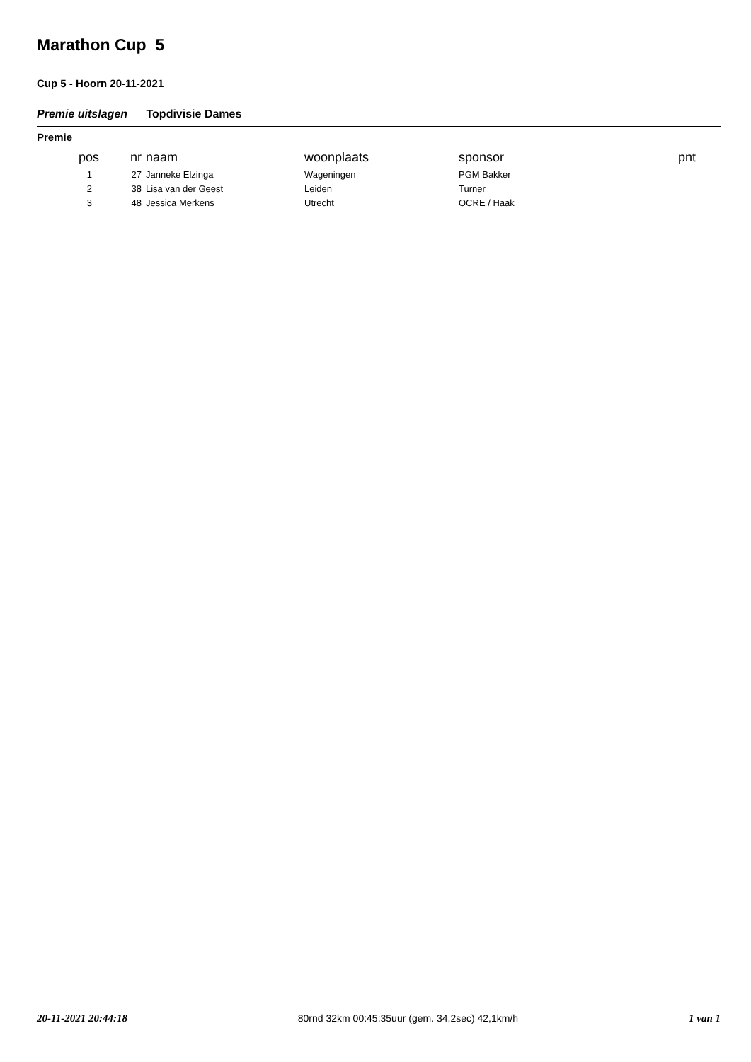Marathon Cup 5
Cup 5 - Hoorn 20-11-2021
Premie uitslagen Topdivisie Dames
Premie
| pos | nr | naam | woonplaats | sponsor | pnt |
| --- | --- | --- | --- | --- | --- |
| 1 | 27 | Janneke Elzinga | Wageningen | PGM Bakker | |
| 2 | 38 | Lisa van der Geest | Leiden | Turner | |
| 3 | 48 | Jessica Merkens | Utrecht | OCRE / Haak | |
20-11-2021 20:44:18 80rnd 32km 00:45:35uur (gem. 34,2sec) 42,1km/h 1 van 1